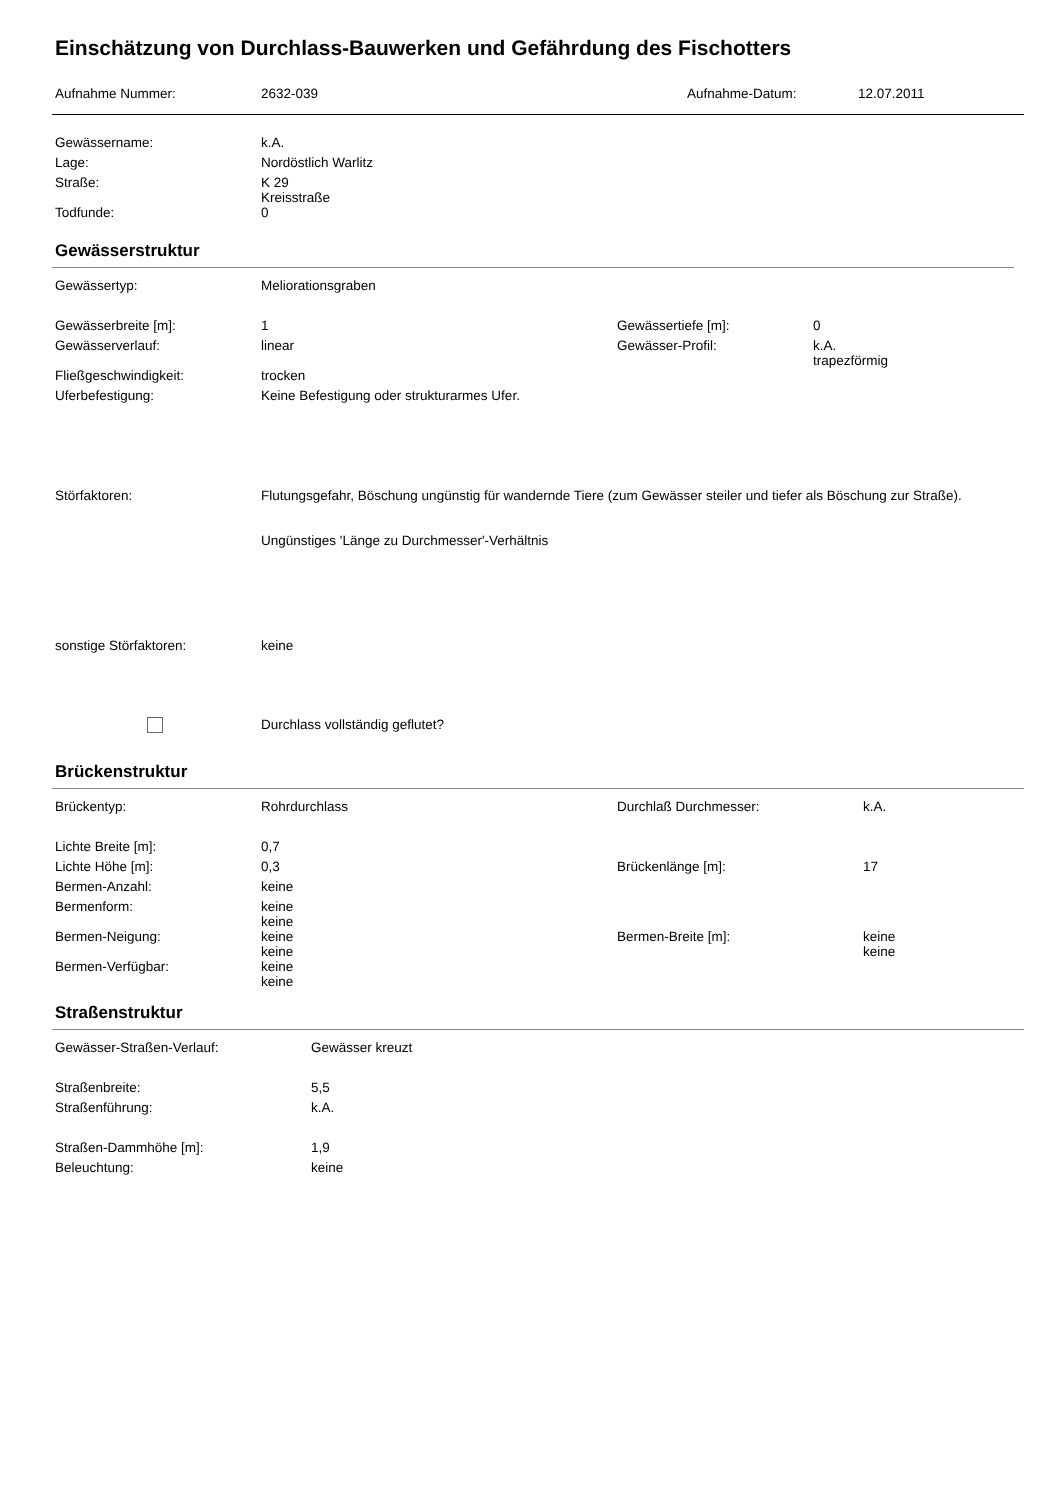Einschätzung von Durchlass-Bauwerken und Gefährdung des Fischotters
| Aufnahme Nummer: | 2632-039 | Aufnahme-Datum: | 12.07.2011 |
| Gewässername: | k.A. |
| Lage: | Nordöstlich Warlitz |
| Straße: | K 29 Kreisstraße |
| Todfunde: | 0 |
Gewässerstruktur
| Gewässertyp: | Meliorationsgraben | | |
| Gewässerbreite [m]: | 1 | Gewässertiefe [m]: | 0 |
| Gewässerverlauf: | linear | Gewässer-Profil: | k.A. trapezförmig |
| Fließgeschwindigkeit: | trocken | | |
| Uferbefestigung: | Keine Befestigung oder strukturarmes Ufer. | | |
| Störfaktoren: | Flutungsgefahr, Böschung ungünstig für wandernde Tiere (zum Gewässer steiler und tiefer als Böschung zur Straße). Ungünstiges 'Länge zu Durchmesser'-Verhältnis | | |
| sonstige Störfaktoren: | keine | | |
| | Durchlass vollständig geflutet? | | |
Brückenstruktur
| Brückentyp: | Rohrdurchlass | Durchlaß Durchmesser: | k.A. |
| Lichte Breite [m]: | 0,7 | | |
| Lichte Höhe [m]: | 0,3 | Brückenlänge [m]: | 17 |
| Bermen-Anzahl: | keine | | |
| Bermenform: | keine keine | | |
| Bermen-Neigung: | keine keine | Bermen-Breite [m]: | keine keine |
| Bermen-Verfügbar: | keine keine | | |
Straßenstruktur
| Gewässer-Straßen-Verlauf: | Gewässer kreuzt |
| Straßenbreite: | 5,5 |
| Straßenführung: | k.A. |
| Straßen-Dammhöhe [m]: | 1,9 |
| Beleuchtung: | keine |